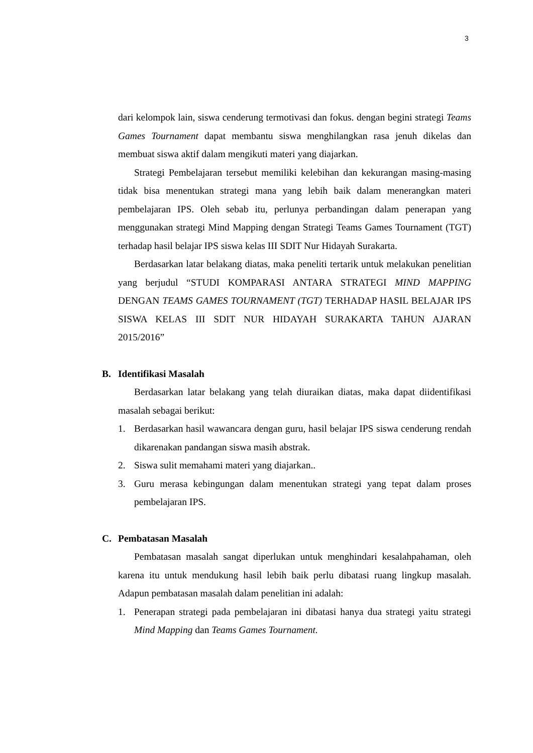3
dari kelompok lain, siswa cenderung termotivasi dan fokus. dengan begini strategi Teams Games Tournament dapat membantu siswa menghilangkan rasa jenuh dikelas dan membuat siswa aktif dalam mengikuti materi yang diajarkan.
Strategi Pembelajaran tersebut memiliki kelebihan dan kekurangan masing-masing tidak bisa menentukan strategi mana yang lebih baik dalam menerangkan materi pembelajaran IPS. Oleh sebab itu, perlunya perbandingan dalam penerapan yang menggunakan strategi Mind Mapping dengan Strategi Teams Games Tournament (TGT) terhadap hasil belajar IPS siswa kelas III SDIT Nur Hidayah Surakarta.
Berdasarkan latar belakang diatas, maka peneliti tertarik untuk melakukan penelitian yang berjudul “STUDI KOMPARASI ANTARA STRATEGI MIND MAPPING DENGAN TEAMS GAMES TOURNAMENT (TGT) TERHADAP HASIL BELAJAR IPS SISWA KELAS III SDIT NUR HIDAYAH SURAKARTA TAHUN AJARAN 2015/2016”
B. Identifikasi Masalah
Berdasarkan latar belakang yang telah diuraikan diatas, maka dapat diidentifikasi masalah sebagai berikut:
1. Berdasarkan hasil wawancara dengan guru, hasil belajar IPS siswa cenderung rendah dikarenakan pandangan siswa masih abstrak.
2. Siswa sulit memahami materi yang diajarkan..
3. Guru merasa kebingungan dalam menentukan strategi yang tepat dalam proses pembelajaran IPS.
C. Pembatasan Masalah
Pembatasan masalah sangat diperlukan untuk menghindari kesalahpahaman, oleh karena itu untuk mendukung hasil lebih baik perlu dibatasi ruang lingkup masalah. Adapun pembatasan masalah dalam penelitian ini adalah:
1. Penerapan strategi pada pembelajaran ini dibatasi hanya dua strategi yaitu strategi Mind Mapping dan Teams Games Tournament.